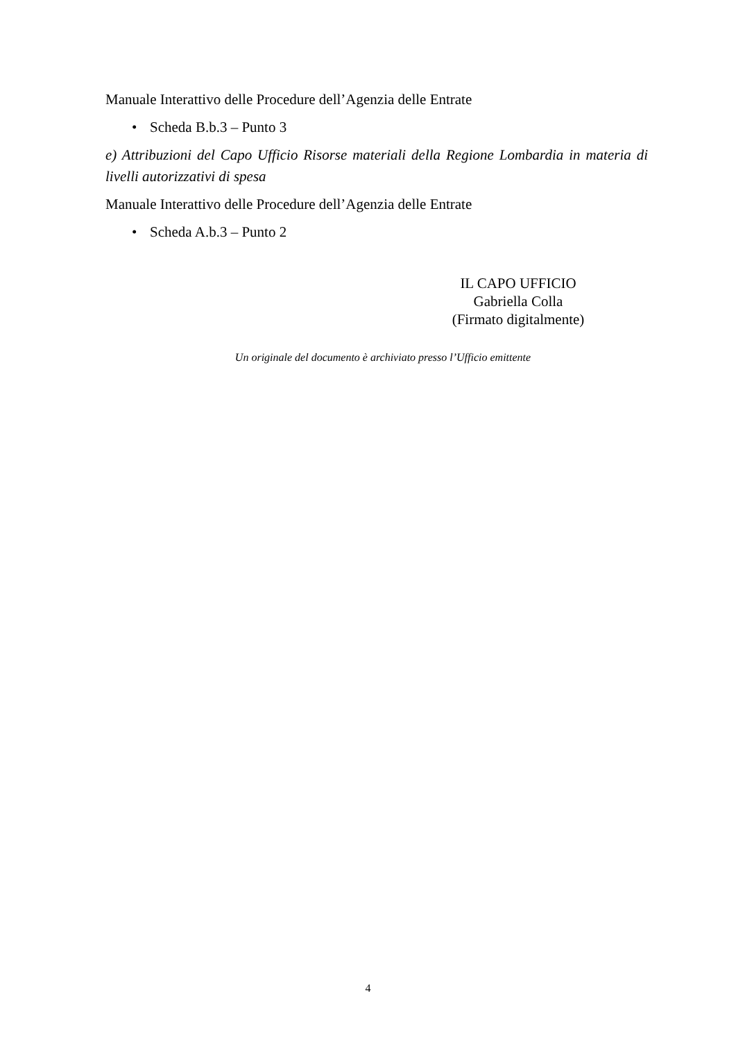Manuale Interattivo delle Procedure dell’Agenzia delle Entrate
• Scheda B.b.3 – Punto 3
e) Attribuzioni del Capo Ufficio Risorse materiali della Regione Lombardia in materia di livelli autorizzativi di spesa
Manuale Interattivo delle Procedure dell’Agenzia delle Entrate
• Scheda A.b.3 – Punto 2
IL CAPO UFFICIO
Gabriella Colla
(Firmato digitalmente)
Un originale del documento è archiviato presso l’Ufficio emittente
4